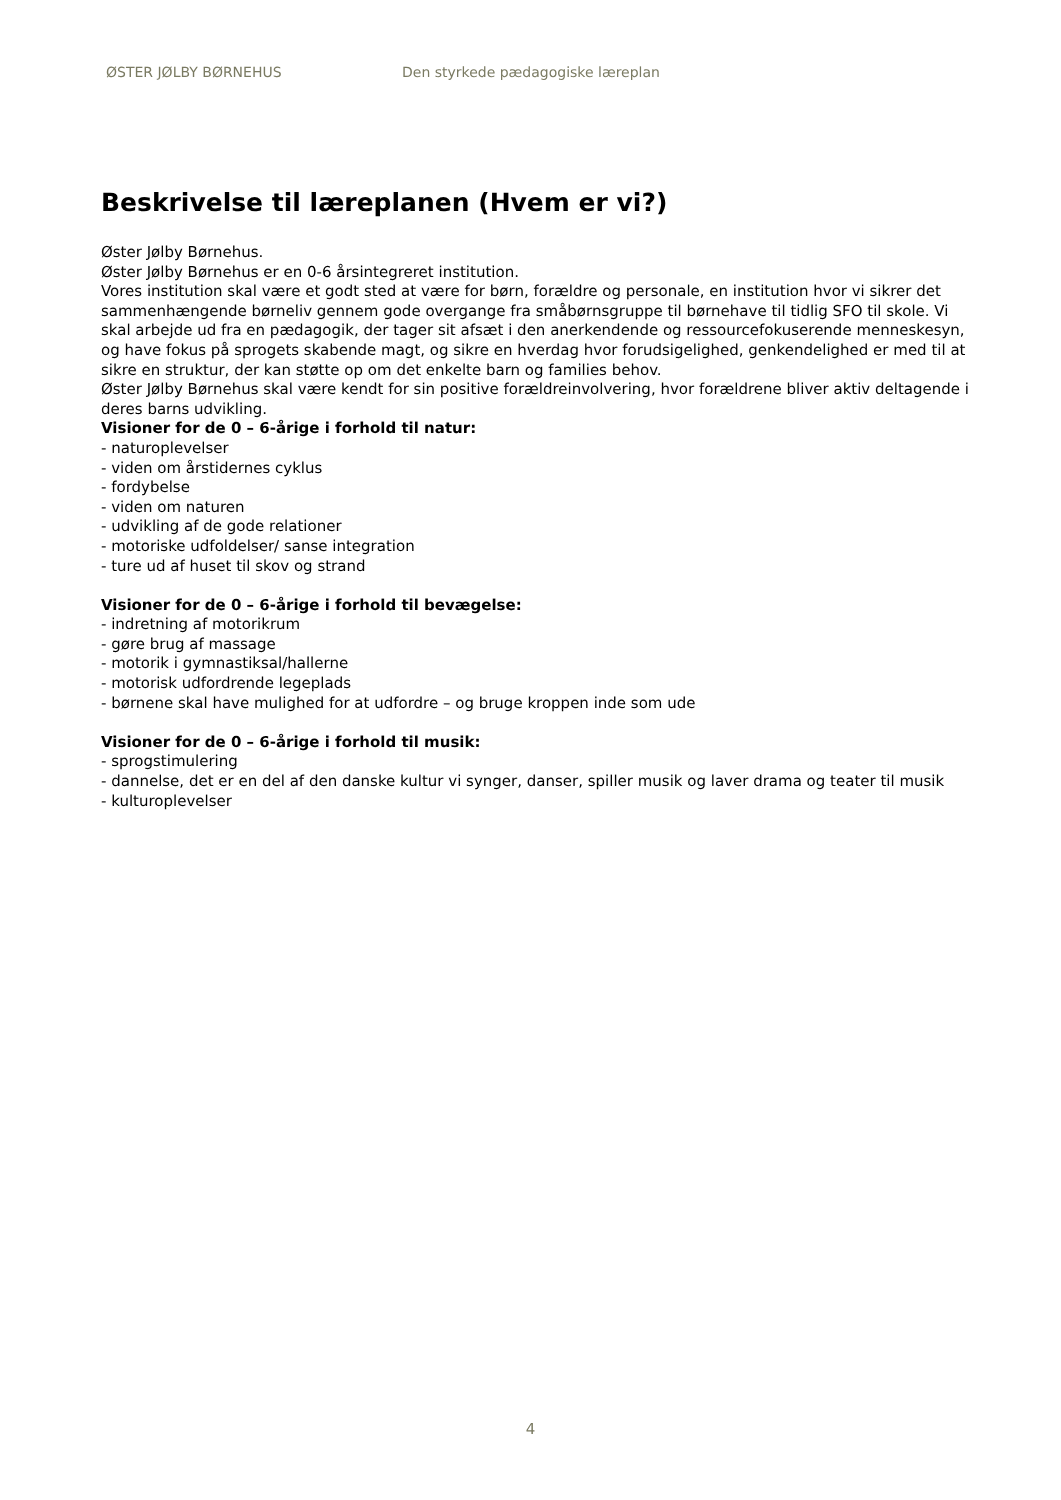ØSTER JØLBY BØRNEHUS Den styrkede pædagogiske læreplan
Beskrivelse til læreplanen (Hvem er vi?)
Øster Jølby Børnehus.
Øster Jølby Børnehus er en 0-6 årsintegreret institution.
Vores institution skal være et godt sted at være for børn, forældre og personale, en institution hvor vi sikrer det sammenhængende børneliv gennem gode overgange fra småbørnsgruppe til børnehave til tidlig SFO til skole. Vi skal arbejde ud fra en pædagogik, der tager sit afsæt i den anerkendende og ressourcefokuserende menneskesyn, og have fokus på sprogets skabende magt, og sikre en hverdag hvor forudsigelighed, genkendelighed er med til at sikre en struktur, der kan støtte op om det enkelte barn og families behov.
Øster Jølby Børnehus skal være kendt for sin positive forældreinvolvering, hvor forældrene bliver aktiv deltagende i deres barns udvikling.
Visioner for de 0 – 6-årige i forhold til natur:
- naturoplevelser
- viden om årstidernes cyklus
- fordybelse
- viden om naturen
- udvikling af de gode relationer
- motoriske udfoldelser/ sanse integration
- ture ud af huset til skov og strand
Visioner for de 0 – 6-årige i forhold til bevægelse:
- indretning af motorikrum
- gøre brug af massage
- motorik i gymnastiksal/hallerne
- motorisk udfordrende legeplads
- børnene skal have mulighed for at udfordre – og bruge kroppen inde som ude
Visioner for de 0 – 6-årige i forhold til musik:
- sprogstimulering
- dannelse, det er en del af den danske kultur vi synger, danser, spiller musik og laver drama og teater til musik
- kulturoplevelser
4